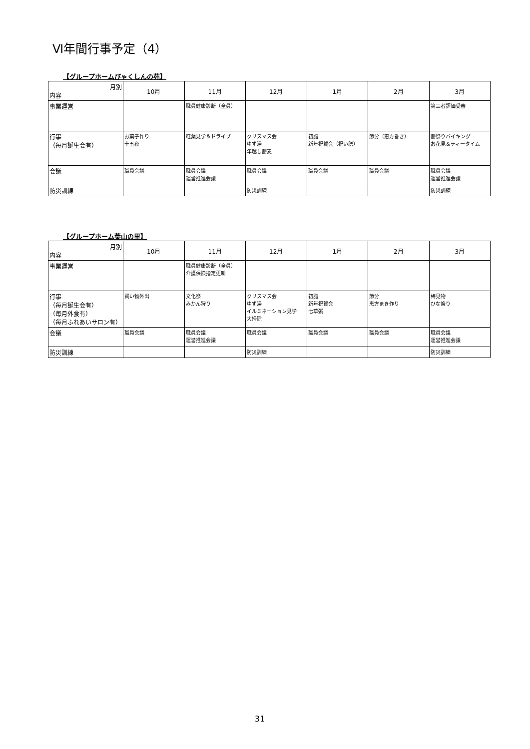Ⅵ年間行事予定（4）
【グループホームびゃくしんの苑】
| 月別 内容 | 10月 | 11月 | 12月 | 1月 | 2月 | 3月 |
| --- | --- | --- | --- | --- | --- | --- |
| 事業運営 | | 職員健康診断（全員） | | | | 第三者評価受審 |
| 行事 （毎月誕生会有） | お菓子作り 十五夜 | 紅葉見学＆ドライブ | クリスマス会 ゆず湯 年越し蕎麦 | 初詣 新年祝賀会（祝い膳） | 節分（恵方巻き） | 蕎祭りバイキング お花見＆ティータイム |
| 会議 | 職員会議 | 職員会議 運営推進会議 | 職員会議 | 職員会議 | 職員会議 | 職員会議 運営推進会議 |
| 防災訓練 | | | 防災訓練 | | | 防災訓練 |
【グループホーム葉山の里】
| 月別 内容 | 10月 | 11月 | 12月 | 1月 | 2月 | 3月 |
| --- | --- | --- | --- | --- | --- | --- |
| 事業運営 | | 職員健康診断（全員） 介護保険指定更新 | | | | |
| 行事 （毎月誕生会有） （毎月外食有） （毎月ふれあいサロン有） | 買い物外出 | 文化祭 みかん狩り | クリスマス会 ゆず湯 イルミネーション見学 大掃除 | 初詣 新年祝賀会 七草粥 | 節分 恵方まき作り | 梅見物 ひな祭り |
| 会議 | 職員会議 | 職員会議 運営推進会議 | 職員会議 | 職員会議 | 職員会議 | 職員会議 運営推進会議 |
| 防災訓練 | | | 防災訓練 | | | 防災訓練 |
31